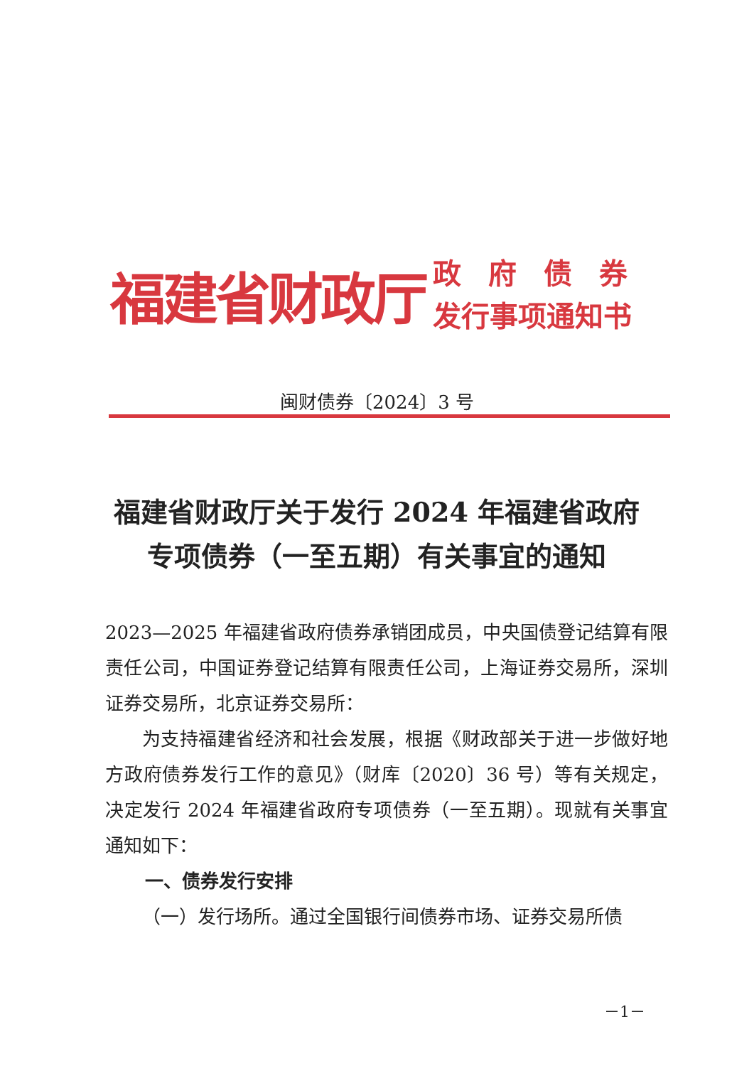福建省财政厅
政府债券
发行事项通知书
闽财债券〔2024〕3 号
福建省财政厅关于发行 2024 年福建省政府专项债券（一至五期）有关事宜的通知
2023—2025 年福建省政府债券承销团成员，中央国债登记结算有限责任公司，中国证券登记结算有限责任公司，上海证券交易所，深圳证券交易所，北京证券交易所：
为支持福建省经济和社会发展，根据《财政部关于进一步做好地方政府债券发行工作的意见》（财库〔2020〕36 号）等有关规定，决定发行 2024 年福建省政府专项债券（一至五期）。现就有关事宜通知如下：
一、债券发行安排
（一）发行场所。通过全国银行间债券市场、证券交易所债
－1－